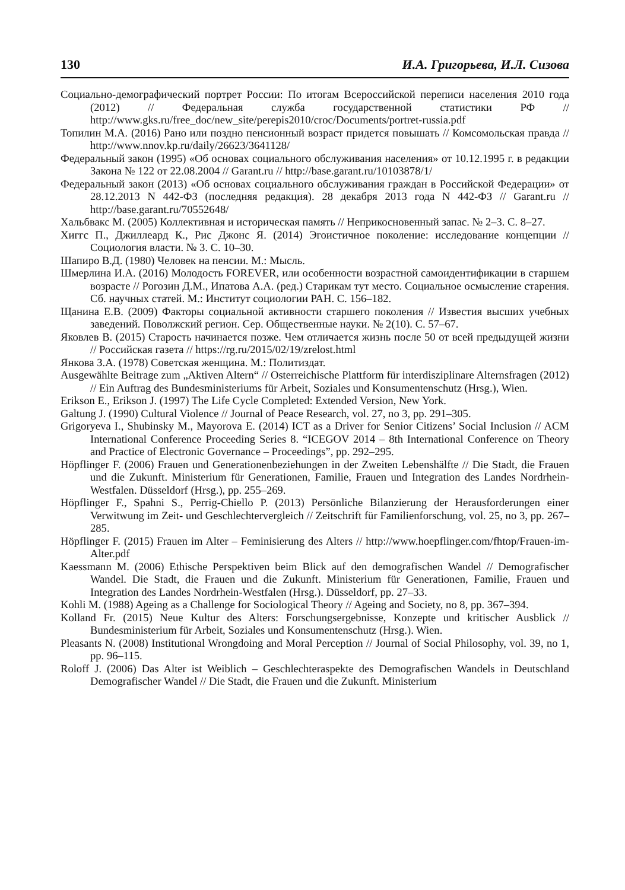130 И.А. Григорьева, И.Л. Сизова
Социально-демографический портрет России: По итогам Всероссийской переписи населения 2010 года (2012) // Федеральная служба государственной статистики РФ // http://www.gks.ru/free_doc/new_site/perepis2010/croc/Documents/portret-russia.pdf
Топилин М.А. (2016) Рано или поздно пенсионный возраст придется повышать // Комсомольская правда // http://www.nnov.kp.ru/daily/26623/3641128/
Федеральный закон (1995) «Об основах социального обслуживания населения» от 10.12.1995 г. в редакции Закона № 122 от 22.08.2004 // Garant.ru // http://base.garant.ru/10103878/1/
Федеральный закон (2013) «Об основах социального обслуживания граждан в Российской Федерации» от 28.12.2013 N 442-ФЗ (последняя редакция). 28 декабря 2013 года N 442-ФЗ // Garant.ru // http://base.garant.ru/70552648/
Хальбвакс М. (2005) Коллективная и историческая память // Неприкосновенный запас. № 2–3. С. 8–27.
Хиггс П., Джиллеард К., Рис Джонс Я. (2014) Эгоистичное поколение: исследование концепции // Социология власти. № 3. С. 10–30.
Шапиро В.Д. (1980) Человек на пенсии. М.: Мысль.
Шмерлина И.А. (2016) Молодость FOREVER, или особенности возрастной самоидентификации в старшем возрасте // Рогозин Д.М., Ипатова А.А. (ред.) Старикам тут место. Социальное осмысление старения. Сб. научных статей. М.: Институт социологии РАН. С. 156–182.
Щанина Е.В. (2009) Факторы социальной активности старшего поколения // Известия высших учебных заведений. Поволжский регион. Сер. Общественные науки. № 2(10). С. 57–67.
Яковлев В. (2015) Старость начинается позже. Чем отличается жизнь после 50 от всей предыдущей жизни // Российская газета // https://rg.ru/2015/02/19/zrelost.html
Янкова З.А. (1978) Советская женщина. М.: Политиздат.
Ausgewählte Beitrage zum „Aktiven Altern“ // Osterreichische Plattform für interdisziplinare Alternsfragen (2012) // Ein Auftrag des Bundesministeriums für Arbeit, Soziales und Konsumentenschutz (Hrsg.), Wien.
Erikson E., Erikson J. (1997) The Life Cycle Completed: Extended Version, New York.
Galtung J. (1990) Cultural Violence // Journal of Peace Research, vol. 27, no 3, pp. 291–305.
Grigoryeva I., Shubinsky M., Mayorova E. (2014) ICT as a Driver for Senior Citizens’ Social Inclusion // ACM International Conference Proceeding Series 8. “ICEGOV 2014 – 8th International Conference on Theory and Practice of Electronic Governance – Proceedings”, pp. 292–295.
Höpflinger F. (2006) Frauen und Generationenbeziehungen in der Zweiten Lebenshälfte // Die Stadt, die Frauen und die Zukunft. Ministerium für Generationen, Familie, Frauen und Integration des Landes Nordrhein-Westfalen. Düsseldorf (Hrsg.), pp. 255–269.
Höpflinger F., Spahni S., Perrig-Chiello P. (2013) Persönliche Bilanzierung der Herausforderungen einer Verwitwung im Zeit- und Geschlechtervergleich // Zeitschrift für Familienforschung, vol. 25, no 3, pp. 267–285.
Höpflinger F. (2015) Frauen im Alter – Feminisierung des Alters // http://www.hoepflinger.com/fhtop/Frauen-im-Alter.pdf
Kaessmann M. (2006) Ethische Perspektiven beim Blick auf den demografischen Wandel // Demografischer Wandel. Die Stadt, die Frauen und die Zukunft. Ministerium für Generationen, Familie, Frauen und Integration des Landes Nordrhein-Westfalen (Hrsg.). Düsseldorf, pp. 27–33.
Kohli M. (1988) Ageing as a Challenge for Sociological Theory // Ageing and Society, no 8, pp. 367–394.
Kolland Fr. (2015) Neue Kultur des Alters: Forschungsergebnisse, Konzepte und kritischer Ausblick // Bundesministerium für Arbeit, Soziales und Konsumentenschutz (Hrsg.). Wien.
Pleasants N. (2008) Institutional Wrongdoing and Moral Perception // Journal of Social Philosophy, vol. 39, no 1, pp. 96–115.
Roloff J. (2006) Das Alter ist Weiblich – Geschlechteraspekte des Demografischen Wandels in Deutschland Demografischer Wandel // Die Stadt, die Frauen und die Zukunft. Ministerium